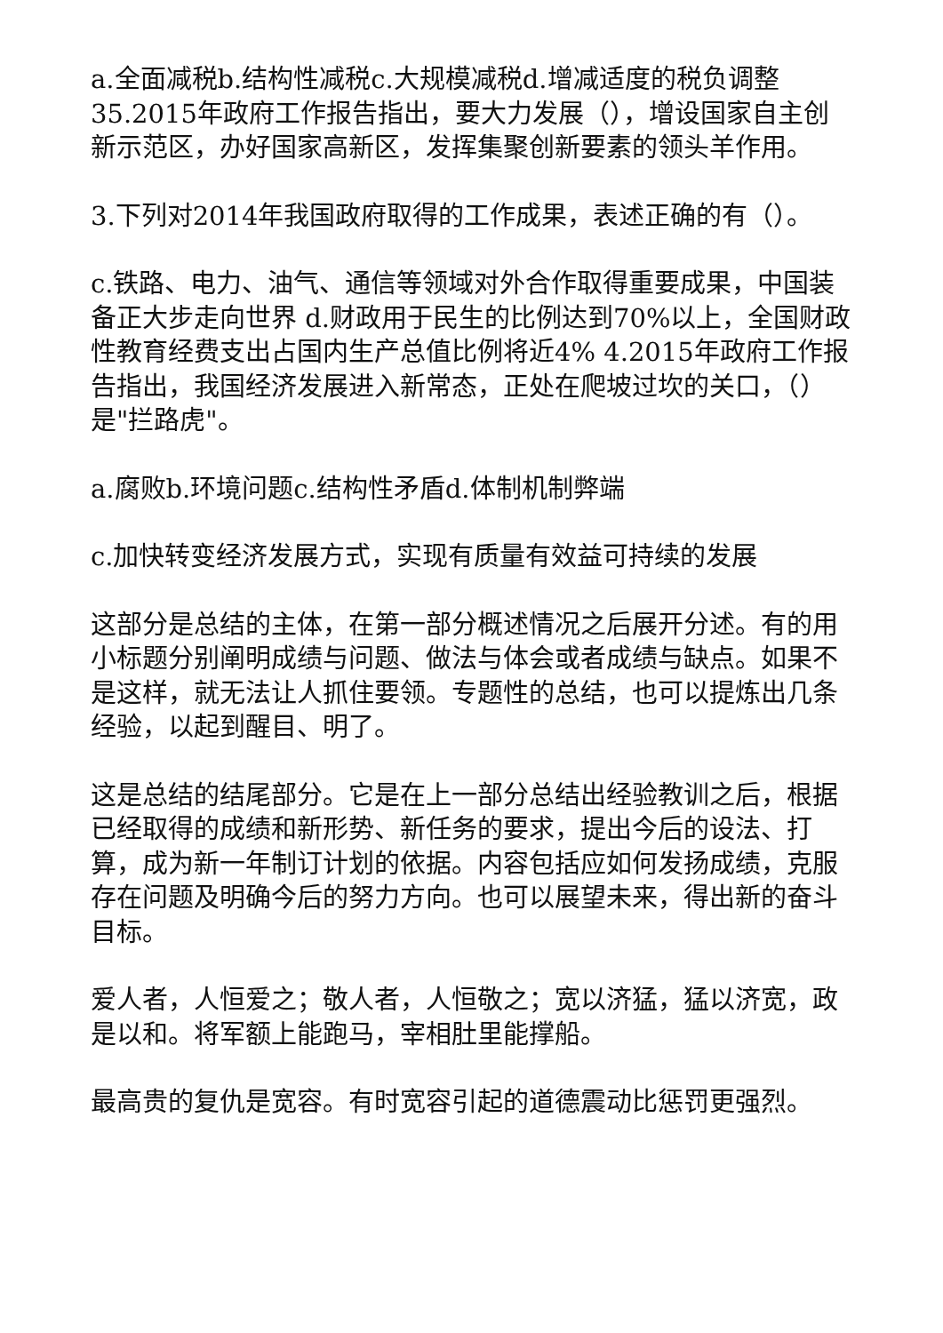a.全面减税b.结构性减税c.大规模减税d.增减适度的税负调整35.2015年政府工作报告指出，要大力发展（），增设国家自主创新示范区，办好国家高新区，发挥集聚创新要素的领头羊作用。
3.下列对2014年我国政府取得的工作成果，表述正确的有（）。
c.铁路、电力、油气、通信等领域对外合作取得重要成果，中国装备正大步走向世界 d.财政用于民生的比例达到70%以上，全国财政性教育经费支出占国内生产总值比例将近4% 4.2015年政府工作报告指出，我国经济发展进入新常态，正处在爬坡过坎的关口，（）是"拦路虎"。
a.腐败b.环境问题c.结构性矛盾d.体制机制弊端
c.加快转变经济发展方式，实现有质量有效益可持续的发展
这部分是总结的主体，在第一部分概述情况之后展开分述。有的用小标题分别阐明成绩与问题、做法与体会或者成绩与缺点。如果不是这样，就无法让人抓住要领。专题性的总结，也可以提炼出几条经验，以起到醒目、明了。
这是总结的结尾部分。它是在上一部分总结出经验教训之后，根据已经取得的成绩和新形势、新任务的要求，提出今后的设法、打算，成为新一年制订计划的依据。内容包括应如何发扬成绩，克服存在问题及明确今后的努力方向。也可以展望未来，得出新的奋斗目标。
爱人者，人恒爱之；敬人者，人恒敬之；宽以济猛，猛以济宽，政是以和。将军额上能跑马，宰相肚里能撑船。
最高贵的复仇是宽容。有时宽容引起的道德震动比惩罚更强烈。